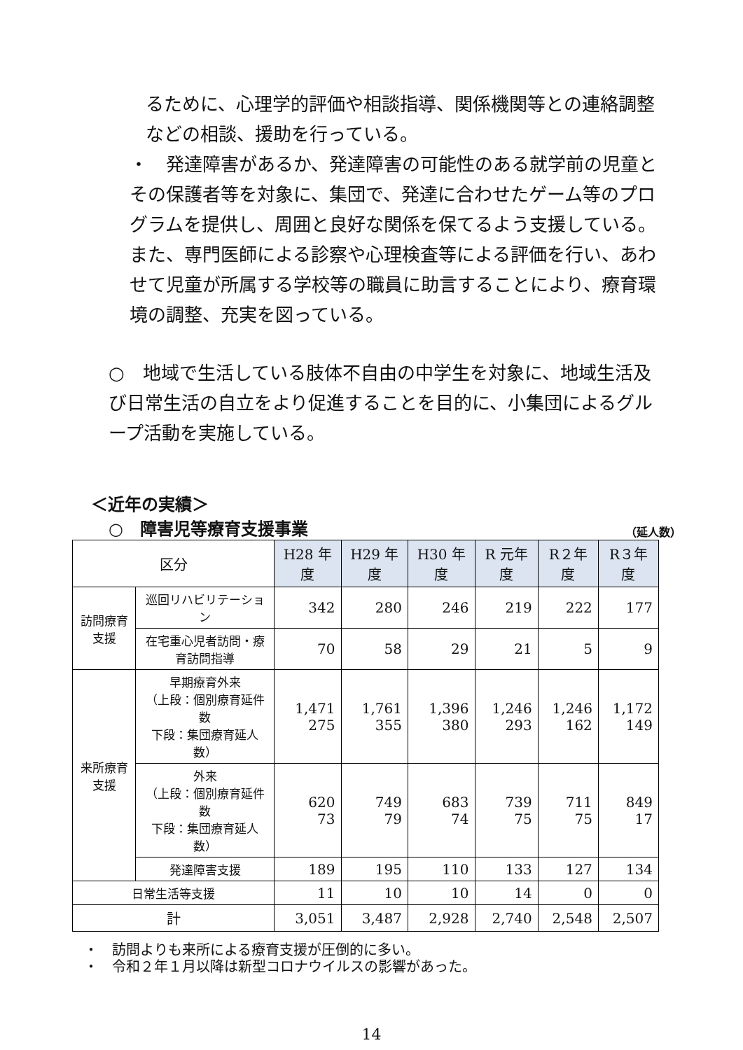るために、心理学的評価や相談指導、関係機関等との連絡調整などの相談、援助を行っている。
・　発達障害があるか、発達障害の可能性のある就学前の児童とその保護者等を対象に、集団で、発達に合わせたゲーム等のプログラムを提供し、周囲と良好な関係を保てるよう支援している。また、専門医師による診察や心理検査等による評価を行い、あわせて児童が所属する学校等の職員に助言することにより、療育環境の調整、充実を図っている。
○　地域で生活している肢体不自由の中学生を対象に、地域生活及び日常生活の自立をより促進することを目的に、小集団によるグループ活動を実施している。
＜近年の実績＞
○　障害児等療育支援事業 （延人数）
| 区分 | | H28 年度 | H29 年度 | H30 年度 | R 元年度 | R２年度 | R３年度 |
| --- | --- | --- | --- | --- | --- | --- | --- |
| 訪問療育支援 | 巡回リハビリテーション | 342 | 280 | 246 | 219 | 222 | 177 |
| | 在宅重心児者訪問・療育訪問指導 | 70 | 58 | 29 | 21 | 5 | 9 |
| 来所療育支援 | 早期療育外来 （上段：個別療育延件数 下段：集団療育延人数） | 1,471 275 | 1,761 355 | 1,396 380 | 1,246 293 | 1,246 162 | 1,172 149 |
| | 外来 （上段：個別療育延件数 下段：集団療育延人数） | 620 73 | 749 79 | 683 74 | 739 75 | 711 75 | 849 17 |
| | 発達障害支援 | 189 | 195 | 110 | 133 | 127 | 134 |
| 日常生活等支援 | | 11 | 10 | 10 | 14 | 0 | 0 |
| 計 | | 3,051 | 3,487 | 2,928 | 2,740 | 2,548 | 2,507 |
・　訪問よりも来所による療育支援が圧倒的に多い。
・　令和２年１月以降は新型コロナウイルスの影響があった。
14